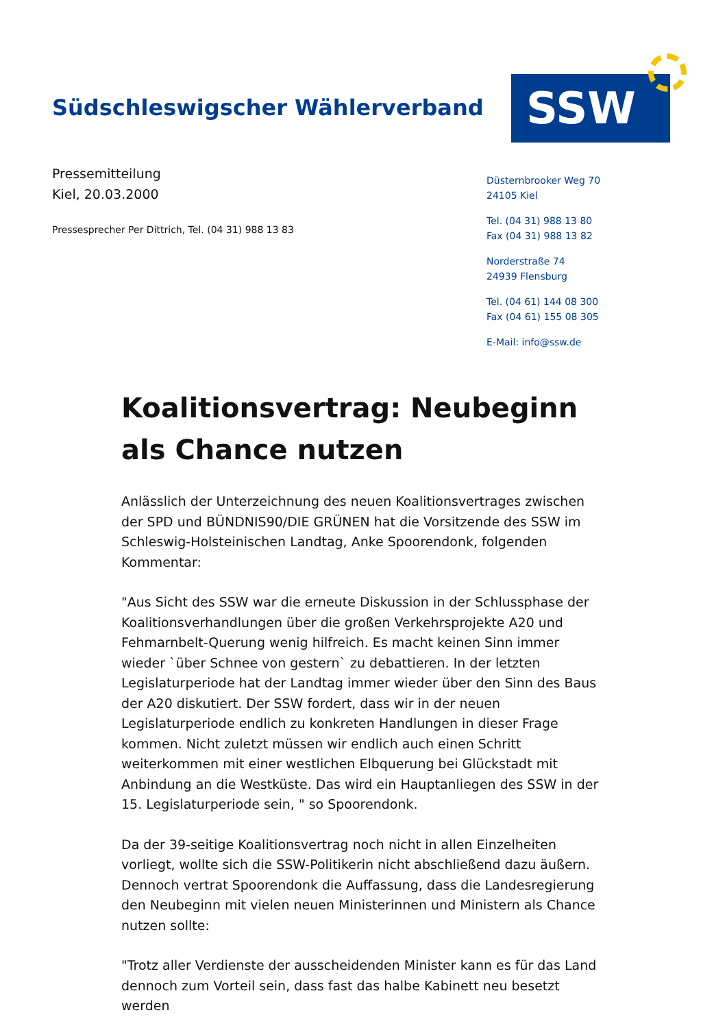Südschleswigscher Wählerverband
SSW
Pressemitteilung
Kiel, 20.03.2000
Pressesprecher Per Dittrich, Tel. (04 31) 988 13 83
Düsternbrooker Weg 70
24105 Kiel
Tel. (04 31) 988 13 80
Fax (04 31) 988 13 82
Norderstraße 74
24939 Flensburg
Tel. (04 61) 144 08 300
Fax (04 61) 155 08 305
E-Mail: info@ssw.de
Koalitionsvertrag: Neubeginn als Chance nutzen
Anlässlich der Unterzeichnung des neuen Koalitionsvertrages zwischen der SPD und BÜNDNIS90/DIE GRÜNEN hat die Vorsitzende des SSW im Schleswig-Holsteinischen Landtag, Anke Spoorendonk, folgenden Kommentar:
"Aus Sicht des SSW war die erneute Diskussion in der Schlussphase der Koalitionsverhandlungen über die großen Verkehrsprojekte A20 und Fehmarnbelt-Querung wenig hilfreich. Es macht keinen Sinn immer wieder `über Schnee von gestern` zu debattieren. In der letzten Legislaturperiode hat der Landtag immer wieder über den Sinn des Baus der A20 diskutiert. Der SSW fordert, dass wir in der neuen Legislaturperiode endlich zu konkreten Handlungen in dieser Frage kommen. Nicht zuletzt müssen wir endlich auch einen Schritt weiterkommen mit einer westlichen Elbquerung bei Glückstadt mit Anbindung an die Westküste. Das wird ein Hauptanliegen des SSW in der 15. Legislaturperiode sein, " so Spoorendonk.
Da der 39-seitige Koalitionsvertrag noch nicht in allen Einzelheiten vorliegt, wollte sich die SSW-Politikerin nicht abschließend dazu äußern. Dennoch vertrat Spoorendonk die Auffassung, dass die Landesregierung den Neubeginn mit vielen neuen Ministerinnen und Ministern als Chance nutzen sollte:
"Trotz aller Verdienste der ausscheidenden Minister kann es für das Land dennoch zum Vorteil sein, dass fast das halbe Kabinett neu besetzt werden